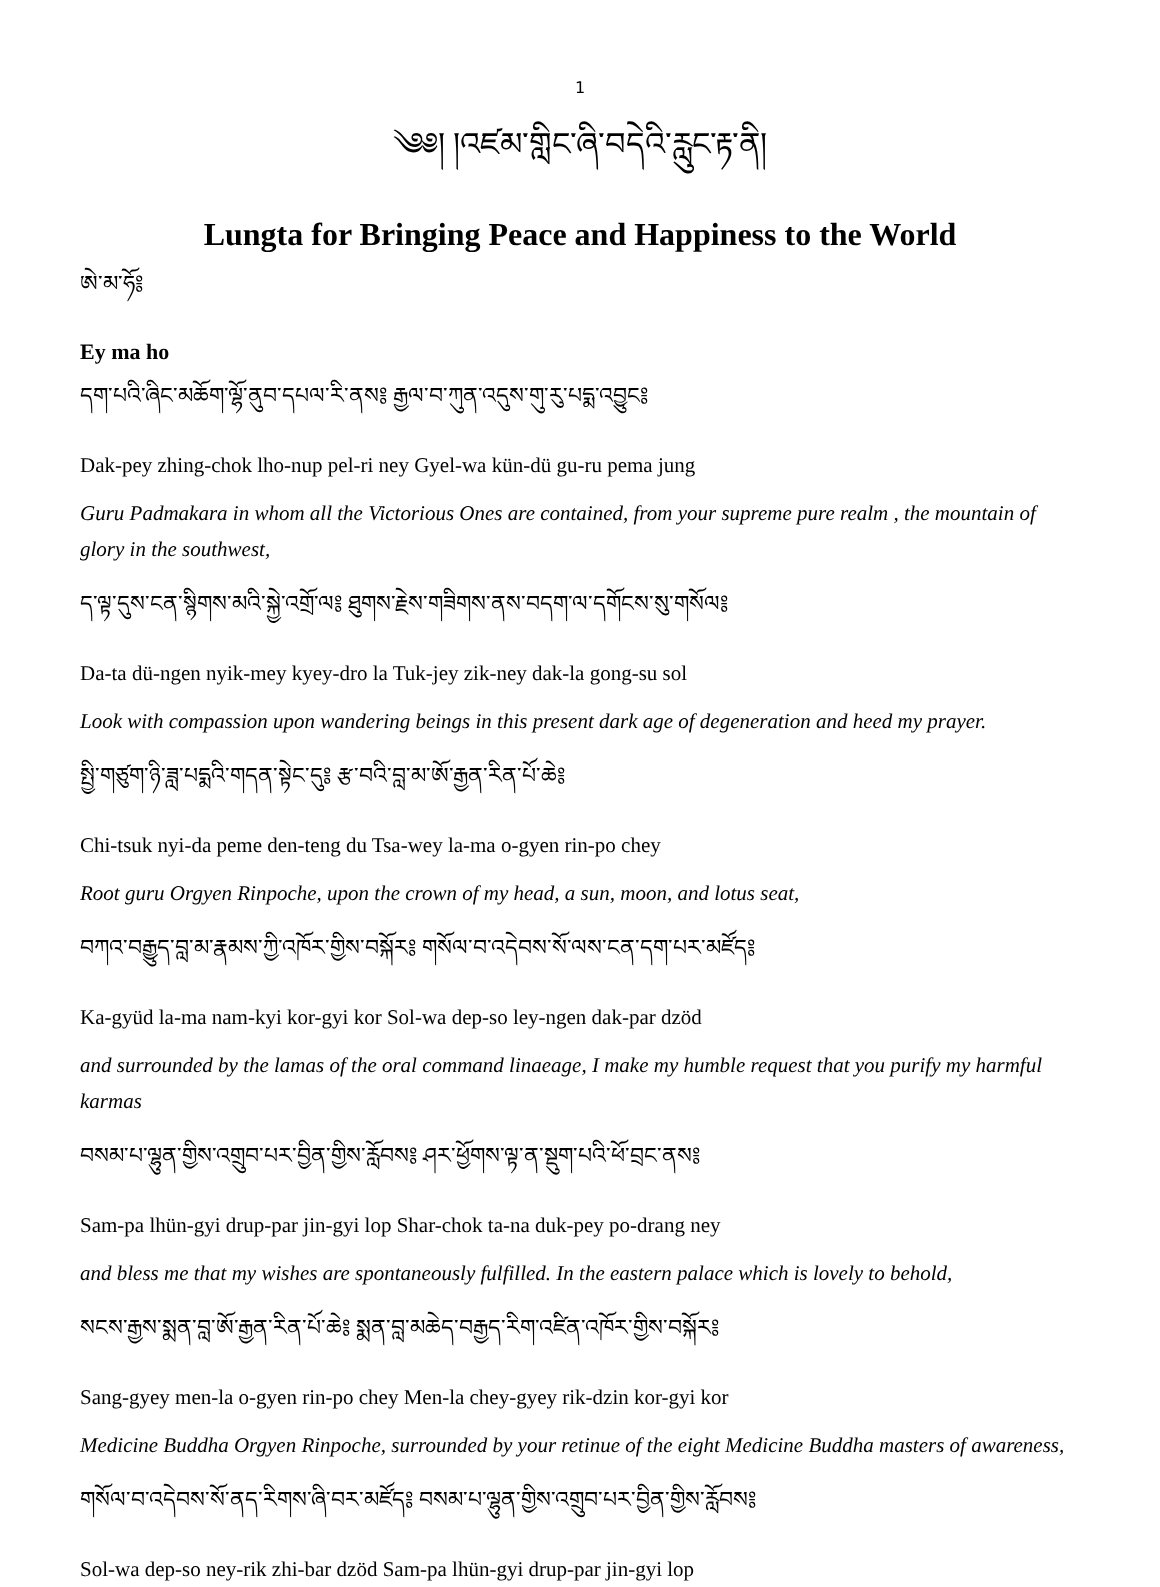1
༄༅། །འཛམ་གླིང་ཞི་བདེའི་རླུང་རྟ་ནི།
Lungta for Bringing Peace and Happiness to the World
ཨེ་མ་ཧོ༔
Ey ma ho
དག་པའི་ཞིང་མཆོག་ལྷོ་ནུབ་དཔལ་རི་ནས༔ རྒྱལ་བ་ཀུན་འདུས་གུ་རུ་པདྨ་འབྱུང༔
Dak-pey zhing-chok lho-nup pel-ri ney Gyel-wa kün-dü gu-ru pema jung
Guru Padmakara in whom all the Victorious Ones are contained, from your supreme pure realm , the mountain of glory in the southwest,
ད་ལྟ་དུས་ངན་སྙིགས་མའི་སྐྱེ་འགྲོ་ལ༔ ཐུགས་རྗེས་གཟིགས་ནས་བདག་ལ་དགོངས་སུ་གསོལ༔
Da-ta dü-ngen nyik-mey kyey-dro la Tuk-jey zik-ney dak-la gong-su sol
Look with compassion upon wandering beings in this present dark age of degeneration and heed my prayer.
སྤྱི་གཙུག་ཉི་ཟླ་པདྨའི་གདན་སྟེང་དུ༔ རྩ་བའི་བླ་མ་ཨོ་རྒྱན་རིན་པོ་ཆེ༔
Chi-tsuk nyi-da peme den-teng du Tsa-wey la-ma o-gyen rin-po chey
Root guru Orgyen Rinpoche, upon the crown of my head, a sun, moon, and lotus seat,
བཀའ་བརྒྱུད་བླ་མ་རྣམས་ཀྱི་འཁོར་གྱིས་བསྐོར༔ གསོལ་བ་འདེབས་སོ་ལས་ངན་དག་པར་མཛོད༔
Ka-gyüd la-ma nam-kyi kor-gyi kor Sol-wa dep-so ley-ngen dak-par dzöd
and surrounded by the lamas of the oral command linaeage, I make my humble request that you purify my harmful karmas
བསམ་པ་ལྷུན་གྱིས་འགྲུབ་པར་བྱིན་གྱིས་རློབས༔ ཤར་ཕྱོགས་ལྟ་ན་སྡུག་པའི་ཕོ་བྲང་ནས༔
Sam-pa lhün-gyi drup-par jin-gyi lop Shar-chok ta-na duk-pey po-drang ney
and bless me that my wishes are spontaneously fulfilled. In the eastern palace which is lovely to behold,
སངས་རྒྱས་སྨན་བླ་ཨོ་རྒྱན་རིན་པོ་ཆེ༔ སྨན་བླ་མཆེད་བརྒྱད་རིག་འཛིན་འཁོར་གྱིས་བསྐོར༔
Sang-gyey men-la o-gyen rin-po chey Men-la chey-gyey rik-dzin kor-gyi kor
Medicine Buddha Orgyen Rinpoche, surrounded by your retinue of the eight Medicine Buddha masters of awareness,
གསོལ་བ་འདེབས་སོ་ནད་རིགས་ཞི་བར་མཛོད༔ བསམ་པ་ལྷུན་གྱིས་འགྲུབ་པར་བྱིན་གྱིས་རློབས༔
Sol-wa dep-so ney-rik zhi-bar dzöd Sam-pa lhün-gyi drup-par jin-gyi lop